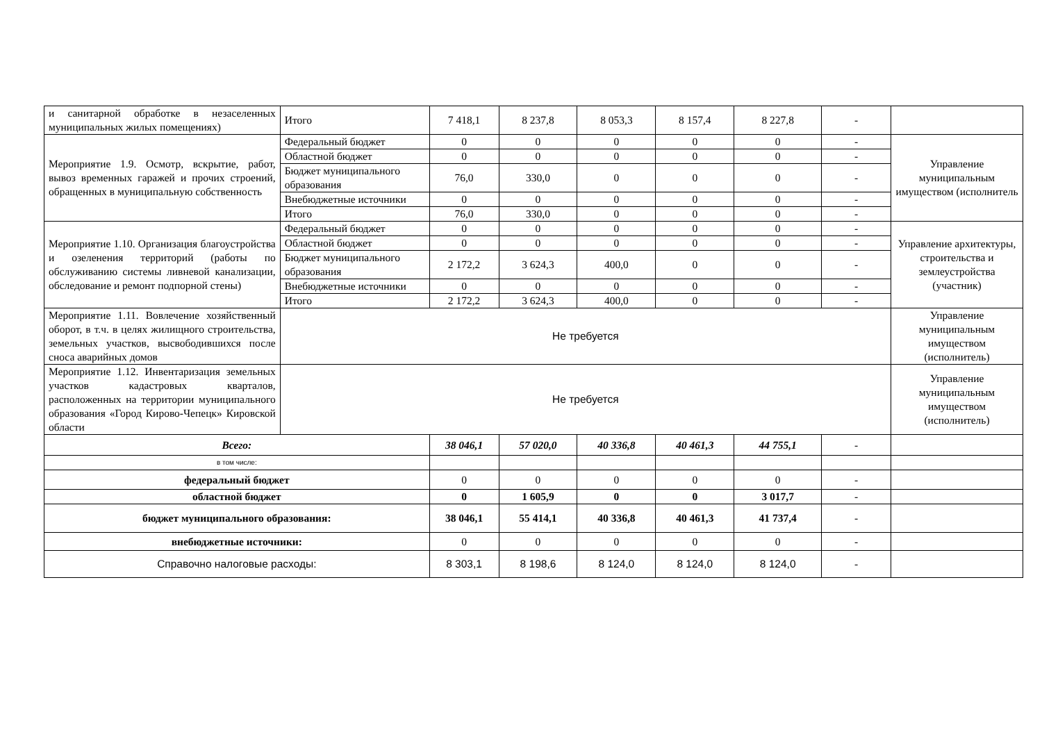| и санитарной обработке в незаселенных муниципальных жилых помещениях) | Итого | 7 418,1 | 8 237,8 | 8 053,3 | 8 157,4 | 8 227,8 | - | |
| Мероприятие 1.9. Осмотр, вскрытие, работ, вывоз временных гаражей и прочих строений, обращенных в муниципальную собственность | Федеральный бюджет | 0 | 0 | 0 | 0 | 0 | - | Управление муниципальным имуществом (исполнитель |
| | Областной бюджет | 0 | 0 | 0 | 0 | 0 | - | |
| | Бюджет муниципального образования | 76,0 | 330,0 | 0 | 0 | 0 | - | |
| | Внебюджетные источники | 0 | 0 | 0 | 0 | 0 | - | |
| | Итого | 76,0 | 330,0 | 0 | 0 | 0 | - | |
| Мероприятие 1.10. Организация благоустройства и озеленения территорий (работы по обслуживанию системы ливневой канализации, обследование и ремонт подпорной стены) | Федеральный бюджет | 0 | 0 | 0 | 0 | 0 | - | Управление архитектуры, строительства и землеустройства (участник) |
| | Областной бюджет | 0 | 0 | 0 | 0 | 0 | - | |
| | Бюджет муниципального образования | 2 172,2 | 3 624,3 | 400,0 | 0 | 0 | - | |
| | Внебюджетные источники | 0 | 0 | 0 | 0 | 0 | - | |
| | Итого | 2 172,2 | 3 624,3 | 400,0 | 0 | 0 | - | |
| Мероприятие 1.11. Вовлечение хозяйственный оборот, в т.ч. в целях жилищного строительства, земельных участков, высвободившихся после сноса аварийных домов | Не требуется | | | | | | | Управление муниципальным имуществом (исполнитель) |
| Мероприятие 1.12. Инвентаризация земельных участков кадастровых кварталов, расположенных на территории муниципального образования «Город Кирово-Чепецк» Кировской области | Не требуется | | | | | | | Управление муниципальным имуществом (исполнитель) |
| Всего: | | 38 046,1 | 57 020,0 | 40 336,8 | 40 461,3 | 44 755,1 | - | |
| в том числе: | | | | | | | | |
| федеральный бюджет | | 0 | 0 | 0 | 0 | 0 | - | |
| областной бюджет | | 0 | 1 605,9 | 0 | 0 | 3 017,7 | - | |
| бюджет муниципального образования: | | 38 046,1 | 55 414,1 | 40 336,8 | 40 461,3 | 41 737,4 | - | |
| внебюджетные источники: | | 0 | 0 | 0 | 0 | 0 | - | |
| Справочно налоговые расходы: | | 8 303,1 | 8 198,6 | 8 124,0 | 8 124,0 | 8 124,0 | - | |